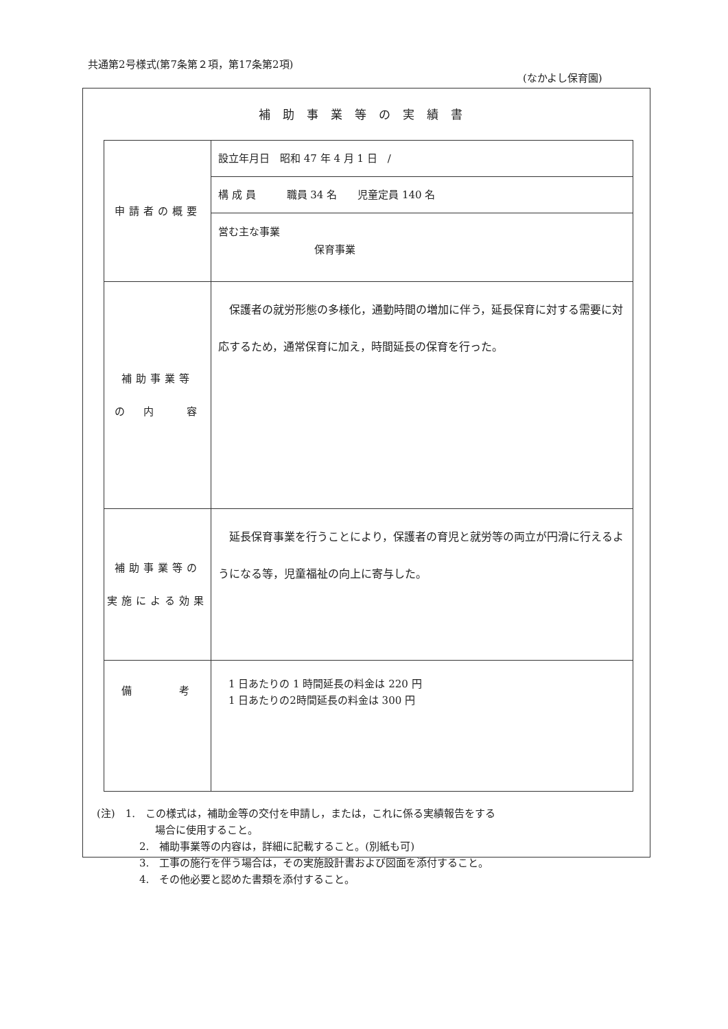共通第2号様式(第7条第２項，第17条第2項)
(なかよし保育園)
補助事業等の実績書
| 申請者の概要 | 設立年月日 昭和 47 年 4 月 1 日 / 構 成 員 職員 34 名 児童定員 140 名 営む主な事業 保育事業 |
| 補助事業等 の 内 容 | 保護者の就労形態の多様化，通勤時間の増加に伴う，延長保育に対する需要に対応するため，通常保育に加え，時間延長の保育を行った。 |
| 補助事業等の 実施による効果 | 延長保育事業を行うことにより，保護者の育児と就労等の両立が円滑に行えるようになる等，児童福祉の向上に寄与した。 |
| 備 考 | 1 日あたりの 1 時間延長の料金は 220 円 1 日あたりの2時間延長の料金は 300 円 |
(注)　1.　この様式は，補助金等の交付を申請し，または，これに係る実績報告をする
場合に使用すること。
2.　補助事業等の内容は，詳細に記載すること。(別紙も可)
3.　工事の施行を伴う場合は，その実施設計書および図面を添付すること。
4.　その他必要と認めた書類を添付すること。